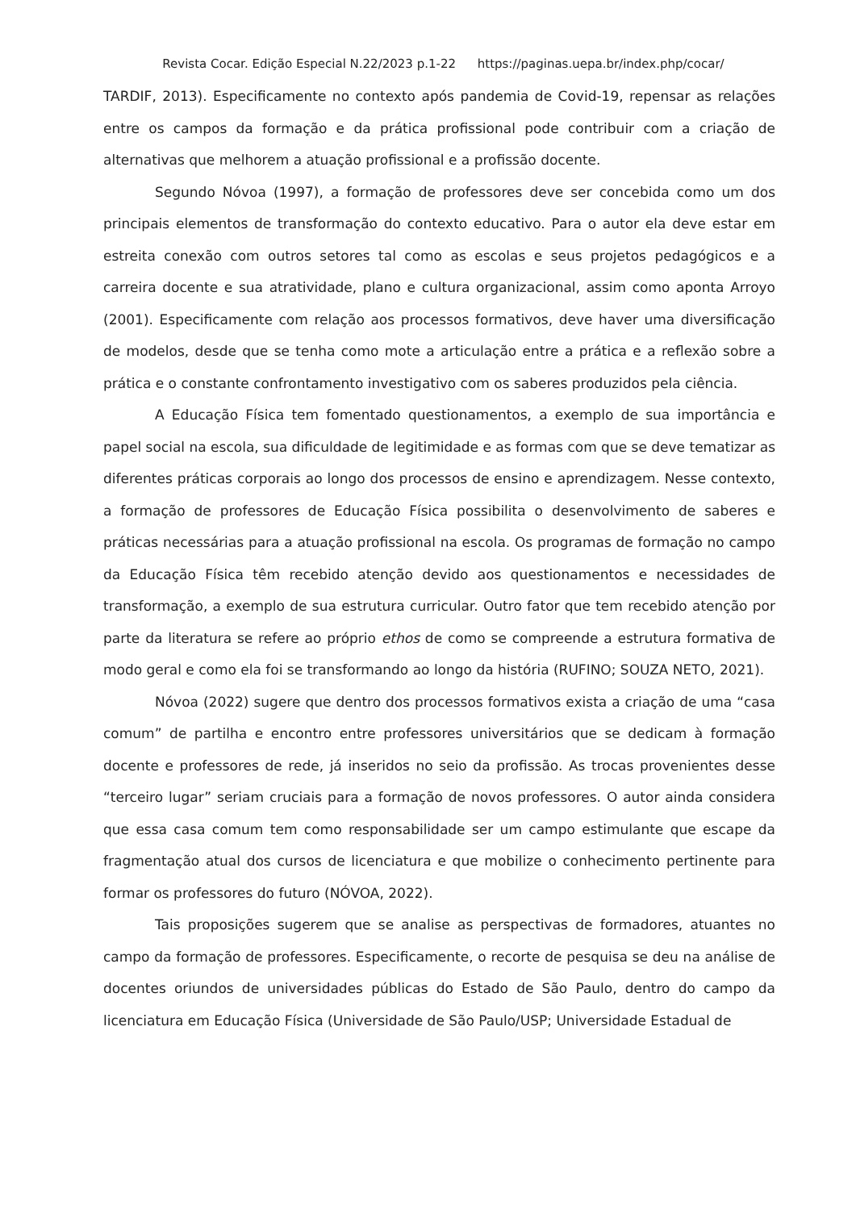Revista Cocar. Edição Especial N.22/2023 p.1-22 https://paginas.uepa.br/index.php/cocar/
TARDIF, 2013). Especificamente no contexto após pandemia de Covid-19, repensar as relações entre os campos da formação e da prática profissional pode contribuir com a criação de alternativas que melhorem a atuação profissional e a profissão docente.
Segundo Nóvoa (1997), a formação de professores deve ser concebida como um dos principais elementos de transformação do contexto educativo. Para o autor ela deve estar em estreita conexão com outros setores tal como as escolas e seus projetos pedagógicos e a carreira docente e sua atratividade, plano e cultura organizacional, assim como aponta Arroyo (2001). Especificamente com relação aos processos formativos, deve haver uma diversificação de modelos, desde que se tenha como mote a articulação entre a prática e a reflexão sobre a prática e o constante confrontamento investigativo com os saberes produzidos pela ciência.
A Educação Física tem fomentado questionamentos, a exemplo de sua importância e papel social na escola, sua dificuldade de legitimidade e as formas com que se deve tematizar as diferentes práticas corporais ao longo dos processos de ensino e aprendizagem. Nesse contexto, a formação de professores de Educação Física possibilita o desenvolvimento de saberes e práticas necessárias para a atuação profissional na escola. Os programas de formação no campo da Educação Física têm recebido atenção devido aos questionamentos e necessidades de transformação, a exemplo de sua estrutura curricular. Outro fator que tem recebido atenção por parte da literatura se refere ao próprio ethos de como se compreende a estrutura formativa de modo geral e como ela foi se transformando ao longo da história (RUFINO; SOUZA NETO, 2021).
Nóvoa (2022) sugere que dentro dos processos formativos exista a criação de uma “casa comum” de partilha e encontro entre professores universitários que se dedicam à formação docente e professores de rede, já inseridos no seio da profissão. As trocas provenientes desse “terceiro lugar” seriam cruciais para a formação de novos professores. O autor ainda considera que essa casa comum tem como responsabilidade ser um campo estimulante que escape da fragmentação atual dos cursos de licenciatura e que mobilize o conhecimento pertinente para formar os professores do futuro (NÓVOA, 2022).
Tais proposições sugerem que se analise as perspectivas de formadores, atuantes no campo da formação de professores. Especificamente, o recorte de pesquisa se deu na análise de docentes oriundos de universidades públicas do Estado de São Paulo, dentro do campo da licenciatura em Educação Física (Universidade de São Paulo/USP; Universidade Estadual de